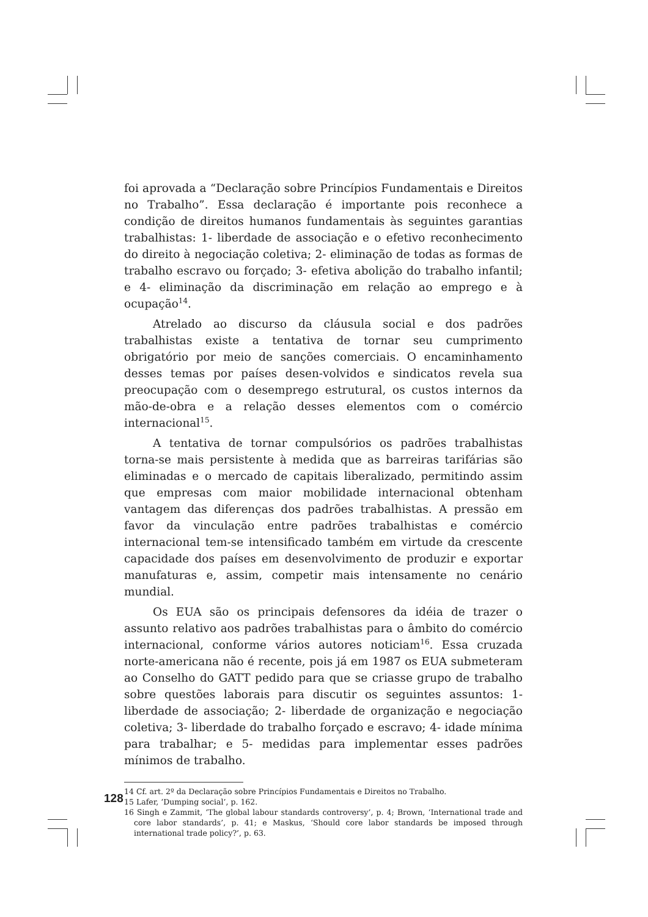foi aprovada a “Declaração sobre Princípios Fundamentais e Direitos no Trabalho”. Essa declaração é importante pois reconhece a condição de direitos humanos fundamentais às seguintes garantias trabalhistas: 1- liberdade de associação e o efetivo reconhecimento do direito à negociação coletiva; 2- eliminação de todas as formas de trabalho escravo ou forçado; 3- efetiva abolição do trabalho infantil; e 4- eliminação da discriminação em relação ao emprego e à ocupação<sup>14</sup>.
Atrelado ao discurso da cláusula social e dos padrões trabalhistas existe a tentativa de tornar seu cumprimento obrigatório por meio de sanções comerciais. O encaminhamento desses temas por países desen-volvidos e sindicatos revela sua preocupação com o desemprego estrutural, os custos internos da mão-de-obra e a relação desses elementos com o comércio internacional<sup>15</sup>.
A tentativa de tornar compulsórios os padrões trabalhistas torna-se mais persistente à medida que as barreiras tarifárias são eliminadas e o mercado de capitais liberalizado, permitindo assim que empresas com maior mobilidade internacional obtenham vantagem das diferenças dos padrões trabalhistas. A pressão em favor da vinculação entre padrões trabalhistas e comércio internacional tem-se intensificado também em virtude da crescente capacidade dos países em desenvolvimento de produzir e exportar manufaturas e, assim, competir mais intensamente no cenário mundial.
Os EUA são os principais defensores da idéia de trazer o assunto relativo aos padrões trabalhistas para o âmbito do comércio internacional, conforme vários autores noticiam<sup>16</sup>. Essa cruzada norte-americana não é recente, pois já em 1987 os EUA submeteram ao Conselho do GATT pedido para que se criasse grupo de trabalho sobre questões laborais para discutir os seguintes assuntos: 1- liberdade de associação; 2- liberdade de organização e negociação coletiva; 3- liberdade do trabalho forçado e escravo; 4- idade mínima para trabalhar; e 5- medidas para implementar esses padrões mínimos de trabalho.
14 Cf. art. 2º da Declaração sobre Princípios Fundamentais e Direitos no Trabalho.
15 Lafer, ‘Dumping social’, p. 162.
16 Singh e Zammit, ‘The global labour standards controversy’, p. 4; Brown, ‘International trade and core labor standards’, p. 41; e Maskus, ‘Should core labor standards be imposed through international trade policy?’, p. 63.
128